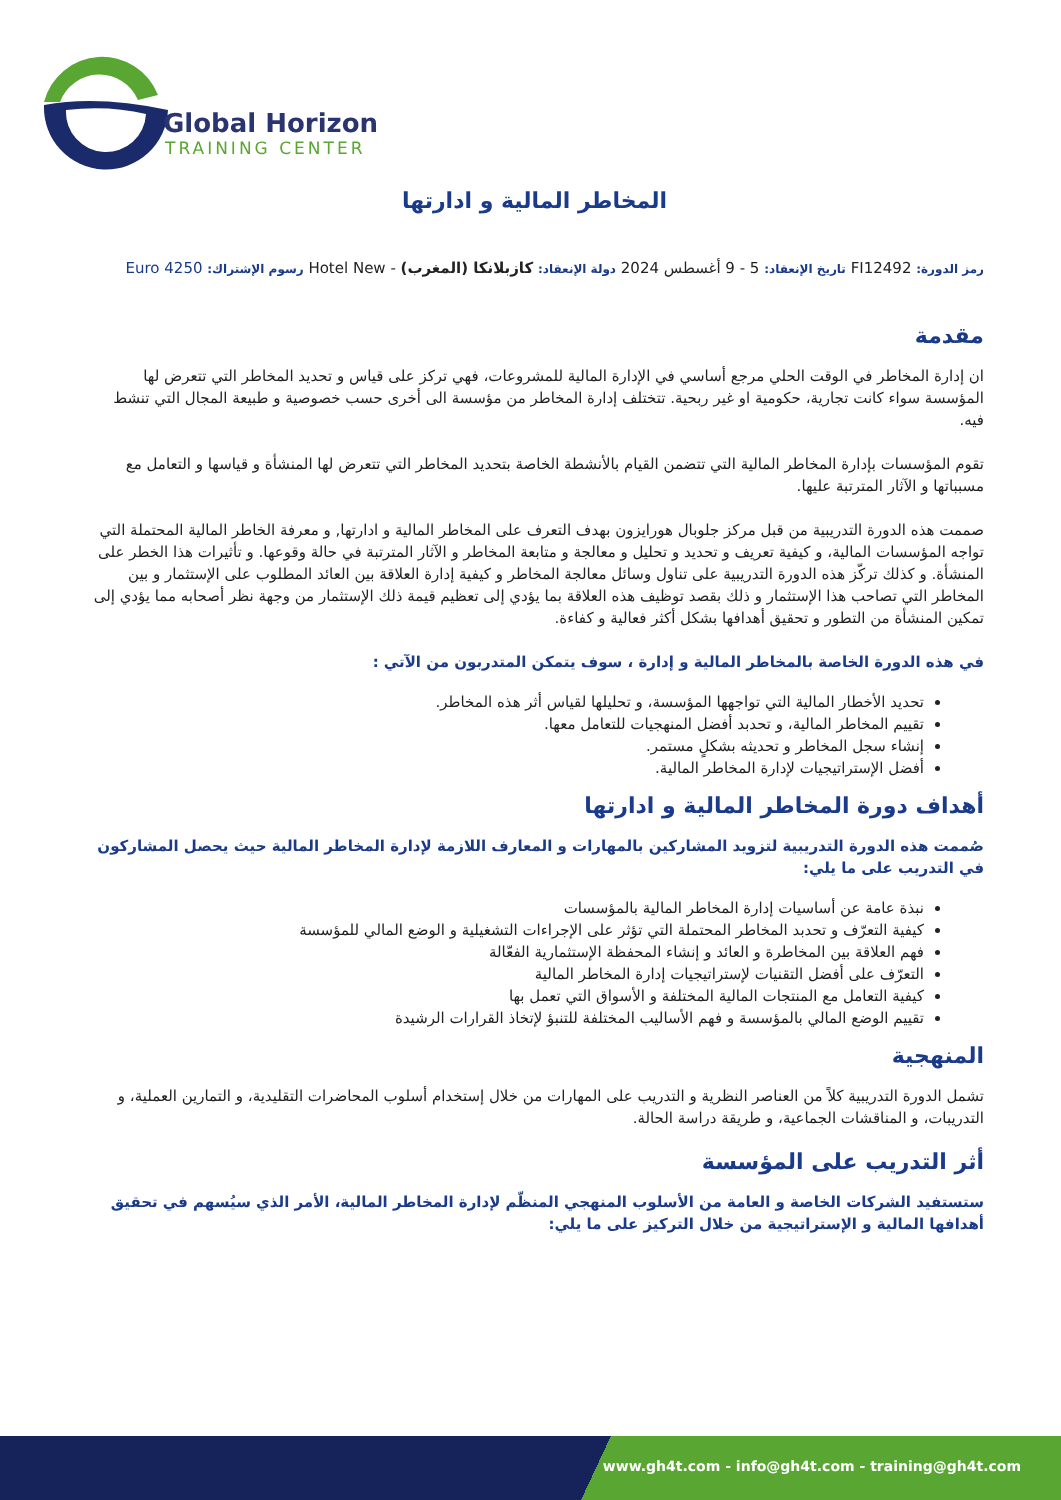Global Horizon
TRAINING CENTER
المخاطر المالية و ادارتها
رمز الدورة: FI12492 تاريخ الإنعقاد: 5 - 9 أغسطس 2024 دولة الإنعقاد: كازبلانكا (المغرب) - Hotel New رسوم الإشتراك: 4250 Euro
مقدمة
ان إدارة المخاطر في الوقت الحلي مرجع أساسي في الإدارة المالية للمشروعات، فهي تركز على قياس و تحديد المخاطر التي تتعرض لها المؤسسة سواء كانت تجارية، حكومية او غير ربحية. تتختلف إدارة المخاطر من مؤسسة الى أخرى حسب خصوصية و طبيعة المجال التي تنشط فيه.
تقوم المؤسسات بإدارة المخاطر المالية التي تتضمن القيام بالأنشطة الخاصة بتحديد المخاطر التي تتعرض لها المنشأة و قياسها و التعامل مع مسبباتها و الآثار المترتبة عليها.
صممت هذه الدورة التدريبية من قبل مركز جلوبال هورايزون بهدف التعرف على المخاطر المالية و ادارتها, و معرفة الخاطر المالية المحتملة التي تواجه المؤسسات المالية، و كيفية تعريف و تحديد و تحليل و معالجة و متابعة المخاطر و الآثار المترتبة في حالة وقوعها. و تأثيرات هذا الخطر على المنشأة. و كذلك تركّز هذه الدورة التدريبية على تناول وسائل معالجة المخاطر و كيفية إدارة العلاقة بين العائد المطلوب على الإستثمار و بين المخاطر التي تصاحب هذا الإستثمار و ذلك بقصد توظيف هذه العلاقة بما يؤدي إلى تعظيم قيمة ذلك الإستثمار من وجهة نظر أصحابه مما يؤدي إلى تمكين المنشأة من التطور و تحقيق أهدافها بشكل أكثر فعالية و كفاءة.
في هذه الدورة الخاصة بالمخاطر المالية و إدارة ، سوف يتمكن المتدربون من الآتي :
تحديد الأخطار المالية التي تواجهها المؤسسة، و تحليلها لقياس أثر هذه المخاطر.
تقييم المخاطر المالية، و تحدبد أفضل المنهجيات للتعامل معها.
إنشاء سجل المخاطر و تحديثه بشكلٍ مستمر.
أفضل الإستراتيجيات لإدارة المخاطر المالية.
أهداف دورة المخاطر المالية و ادارتها
صُممت هذه الدورة التدريبية لتزويد المشاركين بالمهارات و المعارف اللازمة لإدارة المخاطر المالية حيث يحصل المشاركون في التدريب على ما يلي:
نبذة عامة عن أساسيات إدارة المخاطر المالية بالمؤسسات
كيفية التعرّف و تحدبد المخاطر المحتملة التي تؤثر على الإجراءات التشغيلية و الوضع المالي للمؤسسة
فهم العلاقة بين المخاطرة و العائد و إنشاء المحفظة الإستثمارية الفعّالة
التعرّف على أفضل التقنيات لإستراتيجيات إدارة المخاطر المالية
كيفية التعامل مع المنتجات المالية المختلفة و الأسواق التي تعمل بها
تقييم الوضع المالي بالمؤسسة و فهم الأساليب المختلفة للتنبؤ لإتخاذ القرارات الرشيدة
المنهجية
تشمل الدورة التدريبية كلاً من العناصر النظرية و التدريب على المهارات من خلال إستخدام أسلوب المحاضرات التقليدية، و التمارين العملية، و التدريبات، و المناقشات الجماعية، و طريقة دراسة الحالة.
أثر التدريب على المؤسسة
ستستفيد الشركات الخاصة و العامة من الأسلوب المنهجي المنظّم لإدارة المخاطر المالية، الأمر الذي سيُسهم في تحقيق أهدافها المالية و الإستراتيجية من خلال التركيز على ما يلي:
www.gh4t.com - info@gh4t.com - training@gh4t.com